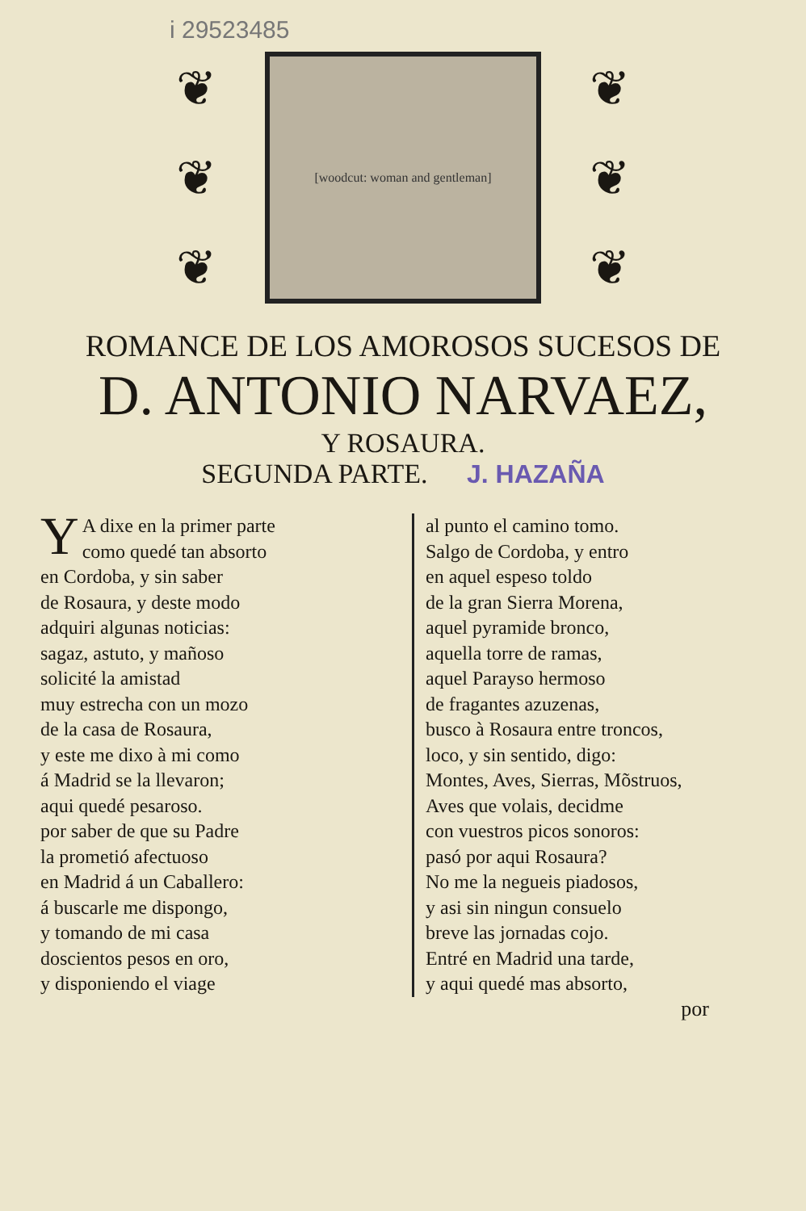i 29523485
❦
❦
❦
[woodcut: woman and gentleman]
❦
❦
❦
ROMANCE DE LOS AMOROSOS SUCESOS DE
D. ANTONIO NARVAEZ,
Y ROSAURA.
SEGUNDA PARTE. J. HAZAÑA
YA dixe en la primer parte
como quedé tan absorto
en Cordoba, y sin saber
de Rosaura, y deste modo
adquiri algunas noticias:
sagaz, astuto, y mañoso
solicité la amistad
muy estrecha con un mozo
de la casa de Rosaura,
y este me dixo à mi como
á Madrid se la llevaron;
aqui quedé pesaroso.
por saber de que su Padre
la prometió afectuoso
en Madrid á un Caballero:
á buscarle me dispongo,
y tomando de mi casa
doscientos pesos en oro,
y disponiendo el viage
al punto el camino tomo.
Salgo de Cordoba, y entro
en aquel espeso toldo
de la gran Sierra Morena,
aquel pyramide bronco,
aquella torre de ramas,
aquel Parayso hermoso
de fragantes azuzenas,
busco à Rosaura entre troncos,
loco, y sin sentido, digo:
Montes, Aves, Sierras, Mõstruos,
Aves que volais, decidme
con vuestros picos sonoros:
pasó por aqui Rosaura?
No me la negueis piadosos,
y asi sin ningun consuelo
breve las jornadas cojo.
Entré en Madrid una tarde,
y aqui quedé mas absorto,
por